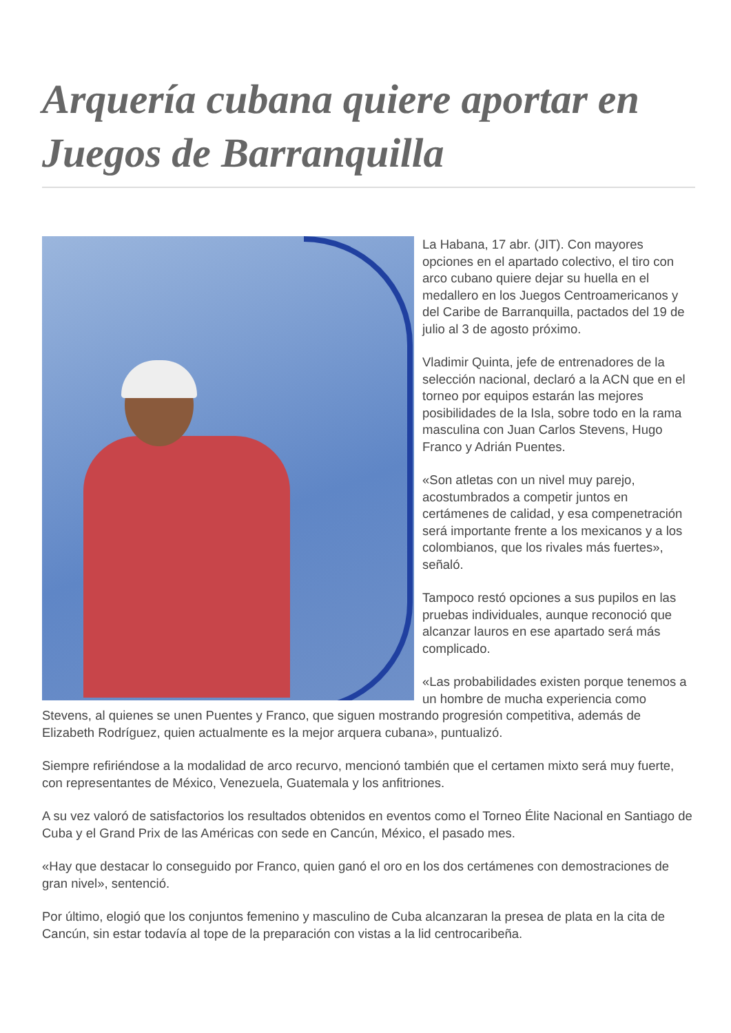Arquería cubana quiere aportar en Juegos de Barranquilla
La Habana, 17 abr. (JIT). Con mayores opciones en el apartado colectivo, el tiro con arco cubano quiere dejar su huella en el medallero en los Juegos Centroamericanos y del Caribe de Barranquilla, pactados del 19 de julio al 3 de agosto próximo.
Vladimir Quinta, jefe de entrenadores de la selección nacional, declaró a la ACN que en el torneo por equipos estarán las mejores posibilidades de la Isla, sobre todo en la rama masculina con Juan Carlos Stevens, Hugo Franco y Adrián Puentes.
«Son atletas con un nivel muy parejo, acostumbrados a competir juntos en certámenes de calidad, y esa compenetración será importante frente a los mexicanos y a los colombianos, que los rivales más fuertes», señaló.
Tampoco restó opciones a sus pupilos en las pruebas individuales, aunque reconoció que alcanzar lauros en ese apartado será más complicado.
«Las probabilidades existen porque tenemos a un hombre de mucha experiencia como Stevens, al quienes se unen Puentes y Franco, que siguen mostrando progresión competitiva, además de Elizabeth Rodríguez, quien actualmente es la mejor arquera cubana», puntualizó.
Siempre refiriéndose a la modalidad de arco recurvo, mencionó también que el certamen mixto será muy fuerte, con representantes de México, Venezuela, Guatemala y los anfitriones.
A su vez valoró de satisfactorios los resultados obtenidos en eventos como el Torneo Élite Nacional en Santiago de Cuba y el Grand Prix de las Américas con sede en Cancún, México, el pasado mes.
«Hay que destacar lo conseguido por Franco, quien ganó el oro en los dos certámenes con demostraciones de gran nivel», sentenció.
Por último, elogió que los conjuntos femenino y masculino de Cuba alcanzaran la presea de plata en la cita de Cancún, sin estar todavía al tope de la preparación con vistas a la lid centrocaribeña.